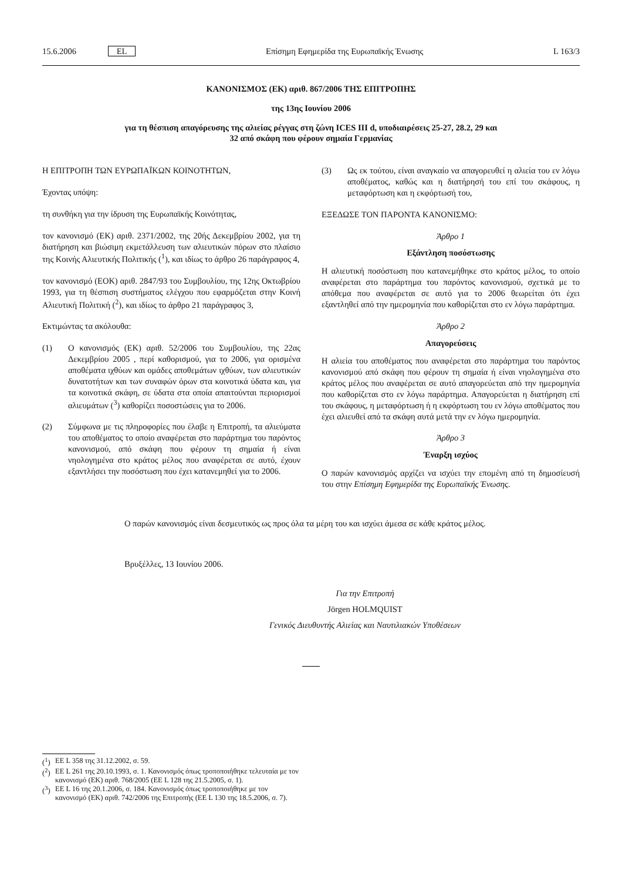15.6.2006 EL Επίσημη Εφημερίδα της Ευρωπαϊκής Ένωσης L 163/3
ΚΑΝΟΝΙΣΜΟΣ (ΕΚ) αριθ. 867/2006 ΤΗΣ ΕΠΙΤΡΟΠΗΣ
της 13ης Ιουνίου 2006
για τη θέσπιση απαγόρευσης της αλιείας ρέγγας στη ζώνη ICES III d, υποδιαιρέσεις 25-27, 28.2, 29 και
32 από σκάφη που φέρουν σημαία Γερμανίας
Η ΕΠΙΤΡΟΠΗ ΤΩΝ ΕΥΡΩΠΑΪΚΩΝ ΚΟΙΝΟΤΗΤΩΝ,
Έχοντας υπόψη:
τη συνθήκη για την ίδρυση της Ευρωπαϊκής Κοινότητας,
τον κανονισμό (ΕΚ) αριθ. 2371/2002, της 20ής Δεκεμβρίου 2002, για τη διατήρηση και βιώσιμη εκμετάλλευση των αλιευτικών πόρων στο πλαίσιο της Κοινής Αλιευτικής Πολιτικής (<sup>1</sup>), και ιδίως το άρθρο 26 παράγραφος 4,
τον κανονισμό (ΕΟΚ) αριθ. 2847/93 του Συμβουλίου, της 12ης Οκτωβρίου 1993, για τη θέσπιση συστήματος ελέγχου που εφαρμόζεται στην Κοινή Αλιευτική Πολιτική (<sup>2</sup>), και ιδίως το άρθρο 21 παράγραφος 3,
Εκτιμώντας τα ακόλουθα:
(1) Ο κανονισμός (ΕΚ) αριθ. 52/2006 του Συμβουλίου, της 22ας Δεκεμβρίου 2005 , περί καθορισμού, για το 2006, για ορισμένα αποθέματα ιχθύων και ομάδες αποθεμάτων ιχθύων, των αλιευτικών δυνατοτήτων και των συναφών όρων στα κοινοτικά ύδατα και, για τα κοινοτικά σκάφη, σε ύδατα στα οποία απαιτούνται περιορισμοί αλιευμάτων (<sup>3</sup>) καθορίζει ποσοστώσεις για το 2006.
(2) Σύμφωνα με τις πληροφορίες που έλαβε η Επιτροπή, τα αλιεύματα του αποθέματος το οποίο αναφέρεται στο παράρτημα του παρόντος κανονισμού, από σκάφη που φέρουν τη σημαία ή είναι νηολογημένα στο κράτος μέλος που αναφέρεται σε αυτό, έχουν εξαντλήσει την ποσόστωση που έχει κατανεμηθεί για το 2006.
(3) Ως εκ τούτου, είναι αναγκαίο να απαγορευθεί η αλιεία του εν λόγω αποθέματος, καθώς και η διατήρησή του επί του σκάφους, η μεταφόρτωση και η εκφόρτωσή του,
ΕΞΕΔΩΣΕ ΤΟΝ ΠΑΡΟΝΤΑ ΚΑΝΟΝΙΣΜΟ:
Άρθρο 1
Εξάντληση ποσόστωσης
Η αλιευτική ποσόστωση που κατανεμήθηκε στο κράτος μέλος, το οποίο αναφέρεται στο παράρτημα του παρόντος κανονισμού, σχετικά με το απόθεμα που αναφέρεται σε αυτό για το 2006 θεωρείται ότι έχει εξαντληθεί από την ημερομηνία που καθορίζεται στο εν λόγω παράρτημα.
Άρθρο 2
Απαγορεύσεις
Η αλιεία του αποθέματος που αναφέρεται στο παράρτημα του παρόντος κανονισμού από σκάφη που φέρουν τη σημαία ή είναι νηολογημένα στο κράτος μέλος που αναφέρεται σε αυτό απαγορεύεται από την ημερομηνία που καθορίζεται στο εν λόγω παράρτημα. Απαγορεύεται η διατήρηση επί του σκάφους, η μεταφόρτωση ή η εκφόρτωση του εν λόγω αποθέματος που έχει αλιευθεί από τα σκάφη αυτά μετά την εν λόγω ημερομηνία.
Άρθρο 3
Έναρξη ισχύος
Ο παρών κανονισμός αρχίζει να ισχύει την επομένη από τη δημοσίευσή του στην Επίσημη Εφημερίδα της Ευρωπαϊκής Ένωσης.
Ο παρών κανονισμός είναι δεσμευτικός ως προς όλα τα μέρη του και ισχύει άμεσα σε κάθε κράτος μέλος.
Βρυξέλλες, 13 Ιουνίου 2006.
Για την Επιτροπή
Jörgen HOLMQUIST
Γενικός Διευθυντής Αλιείας και Ναυτιλιακών Υποθέσεων
(<sup>1</sup>) ΕΕ L 358 της 31.12.2002, σ. 59.
(<sup>2</sup>) ΕΕ L 261 της 20.10.1993, σ. 1. Κανονισμός όπως τροποποιήθηκε τελευταία με τον κανονισμό (ΕΚ) αριθ. 768/2005 (ΕΕ L 128 της 21.5.2005, σ. 1).
(<sup>3</sup>) ΕΕ L 16 της 20.1.2006, σ. 184. Κανονισμός όπως τροποποιήθηκε με τον κανονισμό (ΕΚ) αριθ. 742/2006 της Επιτροπής (ΕΕ L 130 της 18.5.2006, σ. 7).